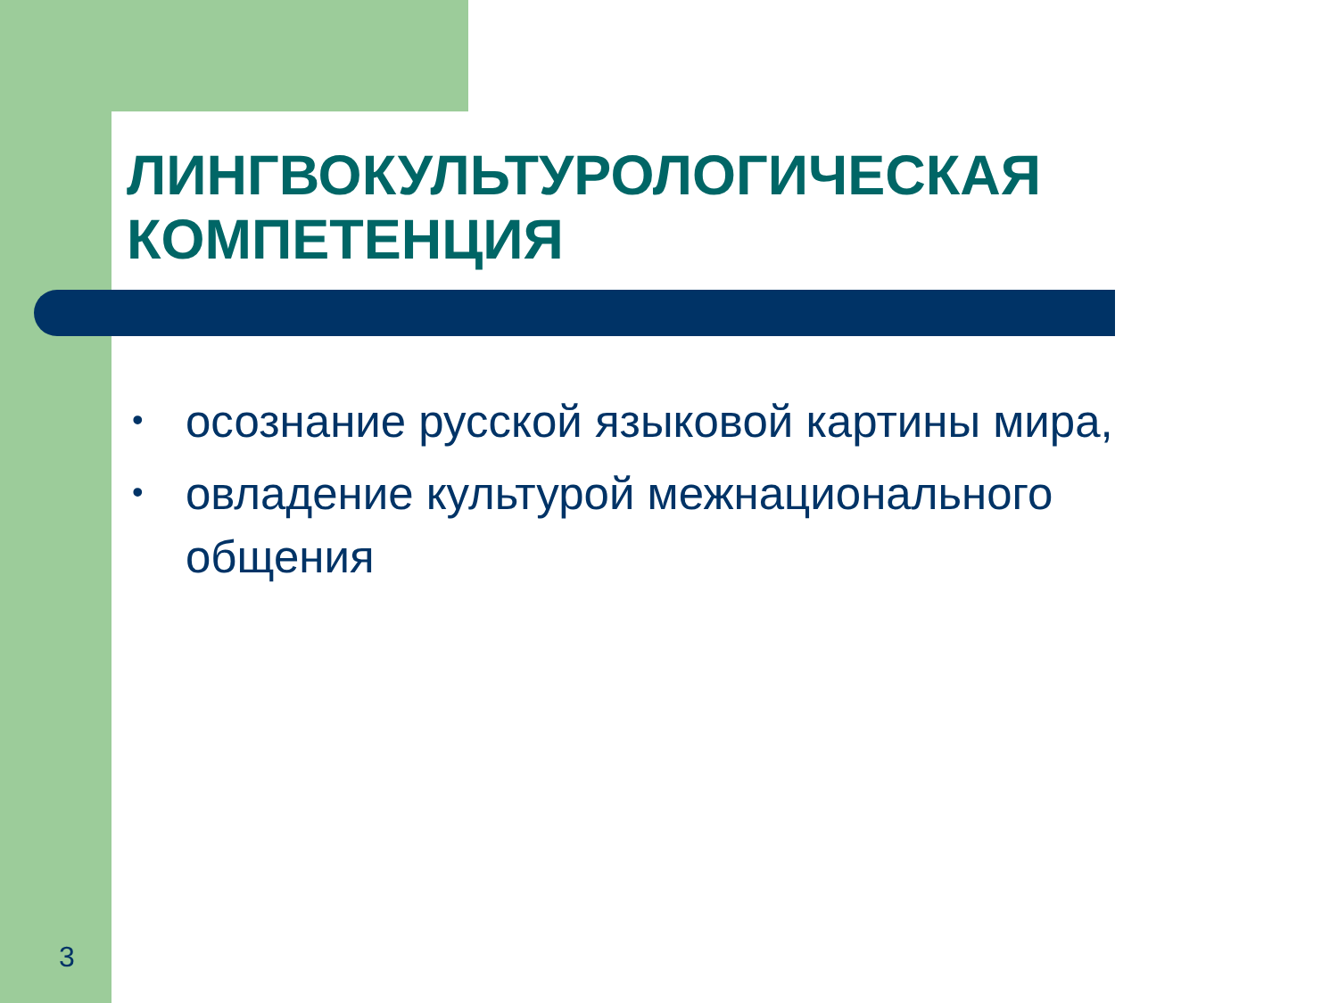ЛИНГВОКУЛЬТУРОЛОГИЧЕСКАЯ КОМПЕТЕНЦИЯ
• осознание русской языковой картины мира,
• овладение культурой межнационального общения
3